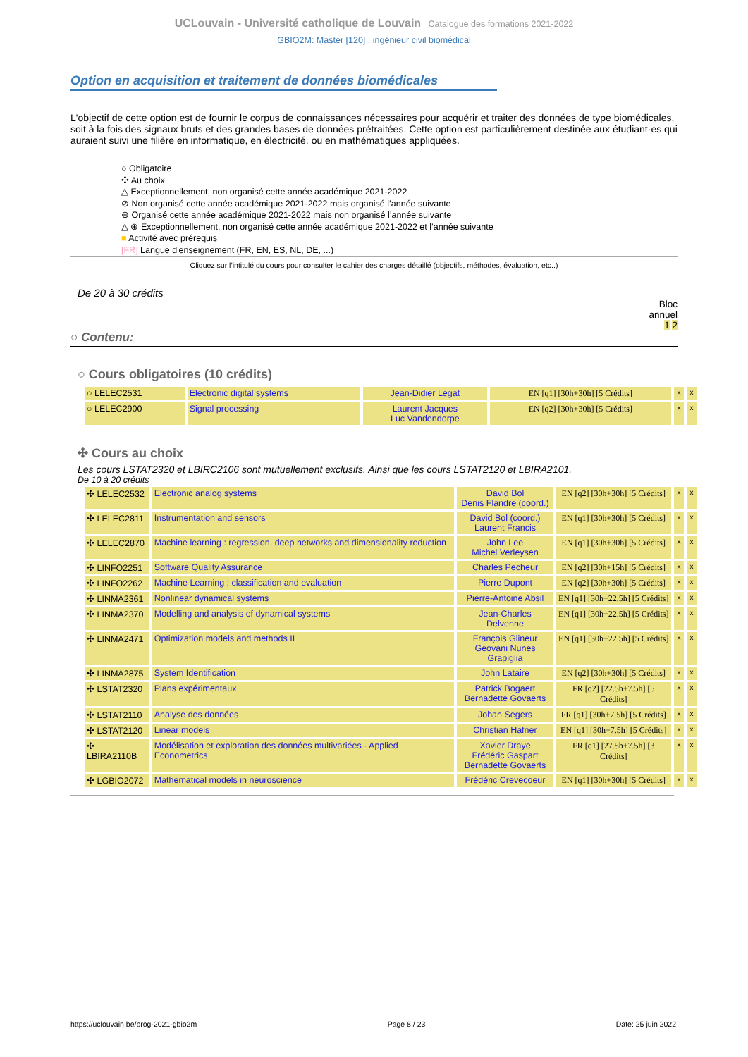UCLouvain - Université catholique de Louvain Catalogue des formations 2021-2022
GBIO2M: Master [120] : ingénieur civil biomédical
Option en acquisition et traitement de données biomédicales
L'objectif de cette option est de fournir le corpus de connaissances nécessaires pour acquérir et traiter des données de type biomédicales, soit à la fois des signaux bruts et des grandes bases de données prétraitées. Cette option est particulièrement destinée aux étudiant·es qui auraient suivi une filière en informatique, en électricité, ou en mathématiques appliquées.
○ Obligatoire
✣ Au choix
△ Exceptionnellement, non organisé cette année académique 2021-2022
⊘ Non organisé cette année académique 2021-2022 mais organisé l’année suivante
⊕ Organisé cette année académique 2021-2022 mais non organisé l’année suivante
△ ⊕ Exceptionnellement, non organisé cette année académique 2021-2022 et l’année suivante
■ Activité avec prérequis
[FR] Langue d'enseignement (FR, EN, ES, NL, DE, ...)
Cliquez sur l’intitulé du cours pour consulter le cahier des charges détaillé (objectifs, méthodes, évaluation, etc..)
De 20 à 30 crédits
Bloc
annuel
1 2
○ Contenu:
○ Cours obligatoires (10 crédits)
| ○ LELEC2531 | Electronic digital systems | Jean-Didier Legat | EN [q1] [30h+30h] [5 Crédits] | x | x |
| ○ LELEC2900 | Signal processing | Laurent Jacques Luc Vandendorpe | EN [q2] [30h+30h] [5 Crédits] | x | x |
✣ Cours au choix
Les cours LSTAT2320 et LBIRC2106 sont mutuellement exclusifs. Ainsi que les cours LSTAT2120 et LBIRA2101.
De 10 à 20 crédits
| ✣ LELEC2532 | Electronic analog systems | David Bol Denis Flandre (coord.) | EN [q2] [30h+30h] [5 Crédits] | x | x |
| ✣ LELEC2811 | Instrumentation and sensors | David Bol (coord.) Laurent Francis | EN [q1] [30h+30h] [5 Crédits] | x | x |
| ✣ LELEC2870 | Machine learning : regression, deep networks and dimensionality reduction | John Lee Michel Verleysen | EN [q1] [30h+30h] [5 Crédits] | x | x |
| ✣ LINFO2251 | Software Quality Assurance | Charles Pecheur | EN [q2] [30h+15h] [5 Crédits] | x | x |
| ✣ LINFO2262 | Machine Learning : classification and evaluation | Pierre Dupont | EN [q2] [30h+30h] [5 Crédits] | x | x |
| ✣ LINMA2361 | Nonlinear dynamical systems | Pierre-Antoine Absil | EN [q1] [30h+22.5h] [5 Crédits] | x | x |
| ✣ LINMA2370 | Modelling and analysis of dynamical systems | Jean-Charles Delvenne | EN [q1] [30h+22.5h] [5 Crédits] | x | x |
| ✣ LINMA2471 | Optimization models and methods II | François Glineur Geovani Nunes Grapiglia | EN [q1] [30h+22.5h] [5 Crédits] | x | x |
| ✣ LINMA2875 | System Identification | John Lataire | EN [q2] [30h+30h] [5 Crédits] | x | x |
| ✣ LSTAT2320 | Plans expérimentaux | Patrick Bogaert Bernadette Govaerts | FR [q2] [22.5h+7.5h] [5 Crédits] | x | x |
| ✣ LSTAT2110 | Analyse des données | Johan Segers | FR [q1] [30h+7.5h] [5 Crédits] | x | x |
| ✣ LSTAT2120 | Linear models | Christian Hafner | EN [q1] [30h+7.5h] [5 Crédits] | x | x |
| ✣ LBIRA2110B | Modélisation et exploration des données multivariées - Applied Econometrics | Xavier Draye Frédéric Gaspart Bernadette Govaerts | FR [q1] [27.5h+7.5h] [3 Crédits] | x | x |
| ✣ LGBIO2072 | Mathematical models in neuroscience | Frédéric Crevecoeur | EN [q1] [30h+30h] [5 Crédits] | x | x |
https://uclouvain.be/prog-2021-gbio2m Page 8 / 23 Date: 25 juin 2022